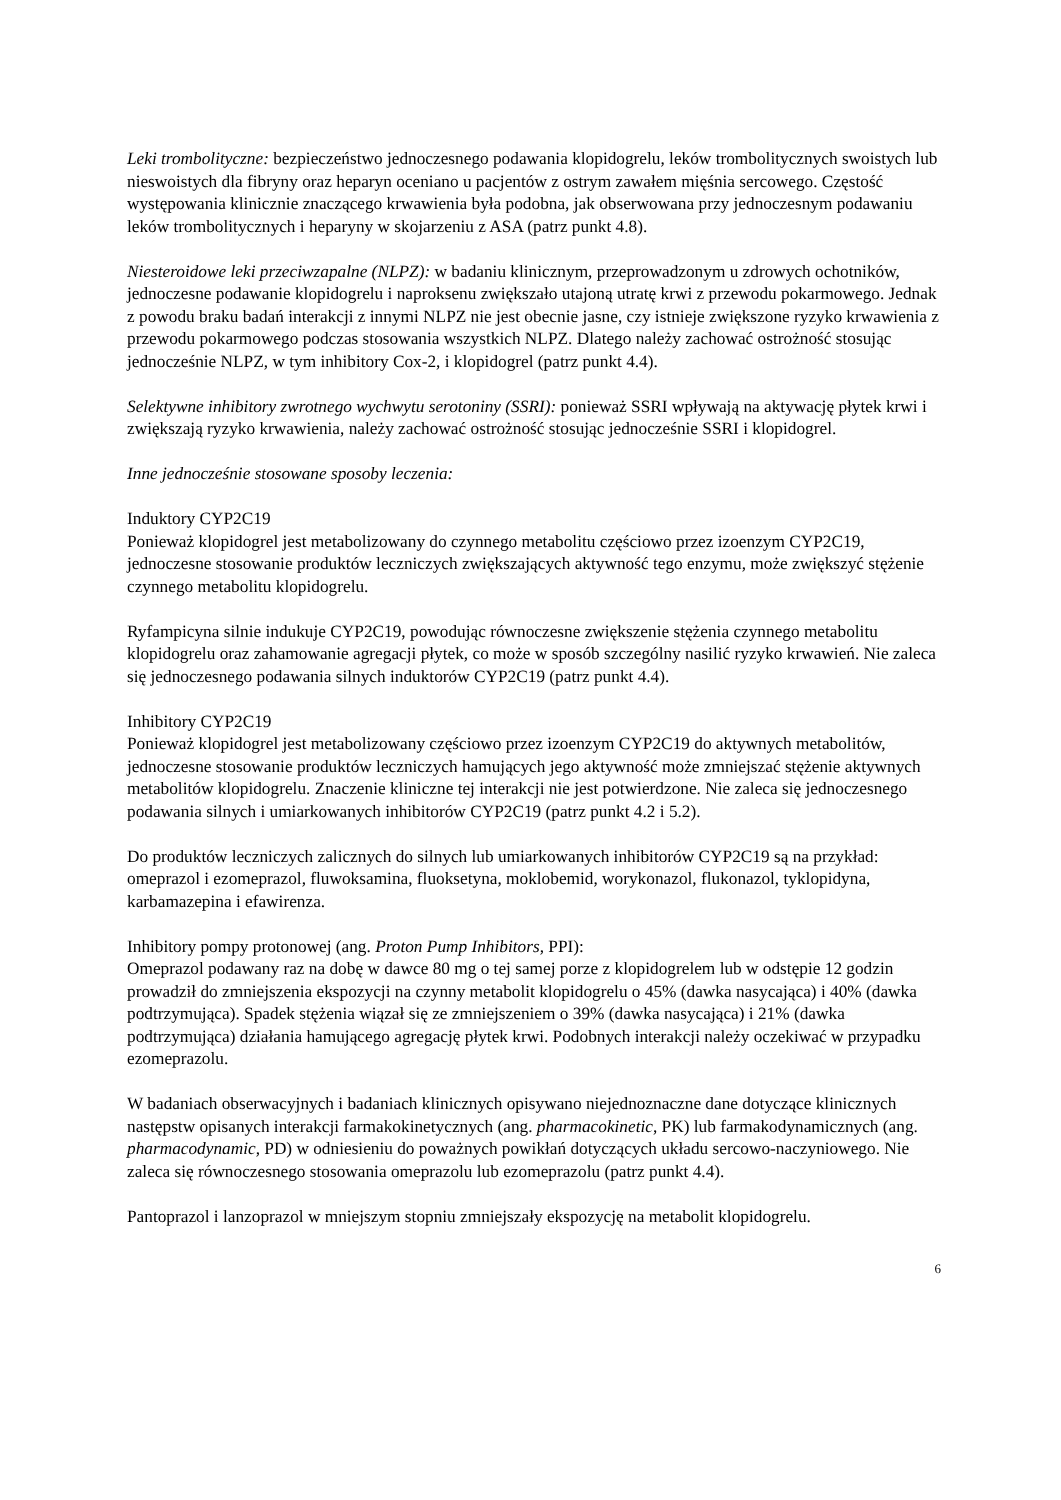Leki trombolityczne: bezpieczeństwo jednoczesnego podawania klopidogrelu, leków trombolitycznych swoistych lub nieswoistych dla fibryny oraz heparyn oceniano u pacjentów z ostrym zawałem mięśnia sercowego. Częstość występowania klinicznie znaczącego krwawienia była podobna, jak obserwowana przy jednoczesnym podawaniu leków trombolitycznych i heparyny w skojarzeniu z ASA (patrz punkt 4.8).
Niesteroidowe leki przeciwzapalne (NLPZ): w badaniu klinicznym, przeprowadzonym u zdrowych ochotników, jednoczesne podawanie klopidogrelu i naproksenu zwiększało utajoną utratę krwi z przewodu pokarmowego. Jednak z powodu braku badań interakcji z innymi NLPZ nie jest obecnie jasne, czy istnieje zwiększone ryzyko krwawienia z przewodu pokarmowego podczas stosowania wszystkich NLPZ. Dlatego należy zachować ostrożność stosując jednocześnie NLPZ, w tym inhibitory Cox-2, i klopidogrel (patrz punkt 4.4).
Selektywne inhibitory zwrotnego wychwytu serotoniny (SSRI): ponieważ SSRI wpływają na aktywację płytek krwi i zwiększają ryzyko krwawienia, należy zachować ostrożność stosując jednocześnie SSRI i klopidogrel.
Inne jednocześnie stosowane sposoby leczenia:
Induktory CYP2C19
Ponieważ klopidogrel jest metabolizowany do czynnego metabolitu częściowo przez izoenzym CYP2C19, jednoczesne stosowanie produktów leczniczych zwiększających aktywność tego enzymu, może zwiększyć stężenie czynnego metabolitu klopidogrelu.
Ryfampicyna silnie indukuje CYP2C19, powodując równoczesne zwiększenie stężenia czynnego metabolitu klopidogrelu oraz zahamowanie agregacji płytek, co może w sposób szczególny nasilić ryzyko krwawień. Nie zaleca się jednoczesnego podawania silnych induktorów CYP2C19 (patrz punkt 4.4).
Inhibitory CYP2C19
Ponieważ klopidogrel jest metabolizowany częściowo przez izoenzym CYP2C19 do aktywnych metabolitów, jednoczesne stosowanie produktów leczniczych hamujących jego aktywność może zmniejszać stężenie aktywnych metabolitów klopidogrelu. Znaczenie kliniczne tej interakcji nie jest potwierdzone. Nie zaleca się jednoczesnego podawania silnych i umiarkowanych inhibitorów CYP2C19 (patrz punkt 4.2 i 5.2).
Do produktów leczniczych zalicznych do silnych lub umiarkowanych inhibitorów CYP2C19 są na przykład: omeprazol i ezomeprazol, fluwoksamina, fluoksetyna, moklobemid, worykonazol, flukonazol, tyklopidyna, karbamazepina i efawirenza.
Inhibitory pompy protonowej (ang. Proton Pump Inhibitors, PPI):
Omeprazol podawany raz na dobę w dawce 80 mg o tej samej porze z klopidogrelem lub w odstępie 12 godzin prowadził do zmniejszenia ekspozycji na czynny metabolit klopidogrelu o 45% (dawka nasycająca) i 40% (dawka podtrzymująca). Spadek stężenia wiązał się ze zmniejszeniem o 39% (dawka nasycająca) i 21% (dawka podtrzymująca) działania hamującego agregację płytek krwi. Podobnych interakcji należy oczekiwać w przypadku ezomeprazolu.
W badaniach obserwacyjnych i badaniach klinicznych opisywano niejednoznaczne dane dotyczące klinicznych następstw opisanych interakcji farmakokinetycznych (ang. pharmacokinetic, PK) lub farmakodynamicznych (ang. pharmacodynamic, PD) w odniesieniu do poważnych powikłań dotyczących układu sercowo-naczyniowego. Nie zaleca się równoczesnego stosowania omeprazolu lub ezomeprazolu (patrz punkt 4.4).
Pantoprazol i lanzoprazol w mniejszym stopniu zmniejszały ekspozycję na metabolit klopidogrelu.
6